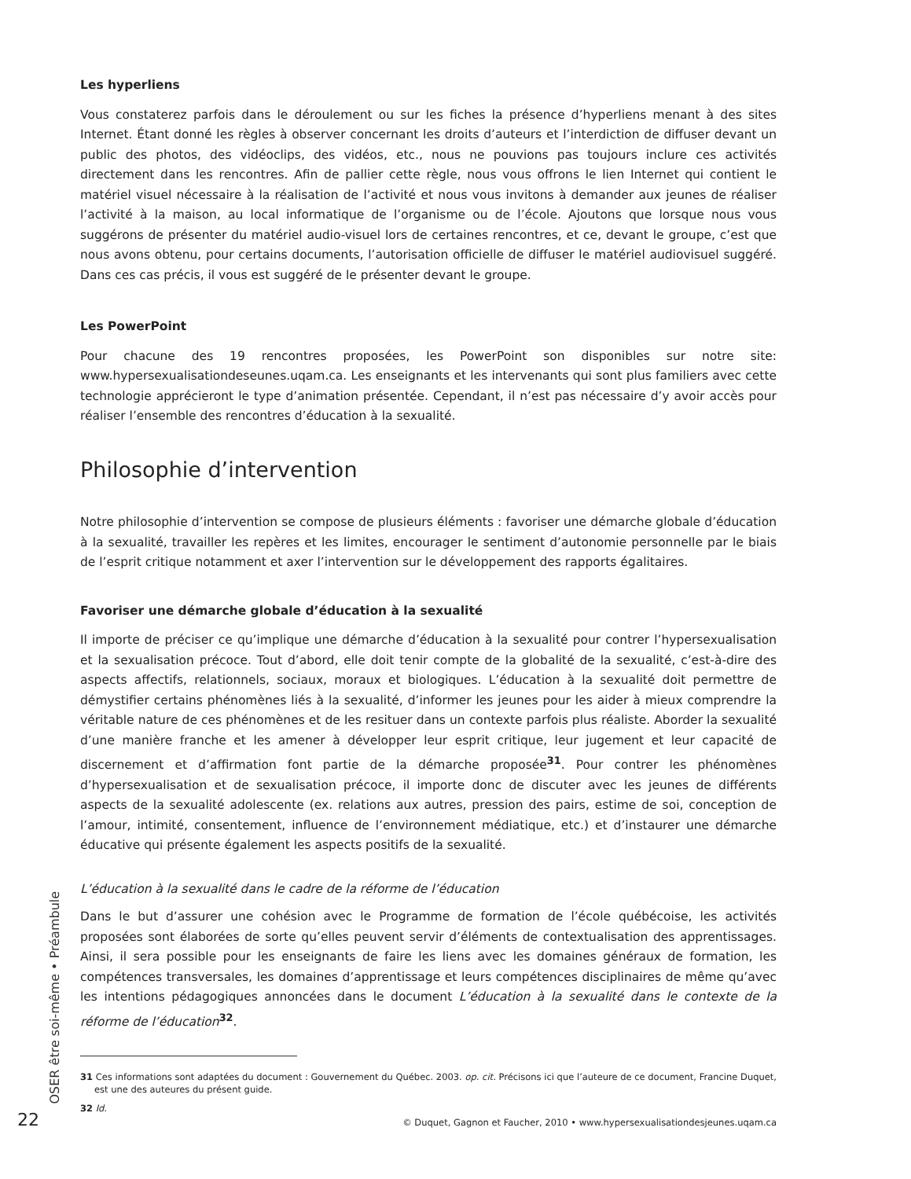Les hyperliens
Vous constaterez parfois dans le déroulement ou sur les fiches la présence d’hyperliens menant à des sites Internet. Étant donné les règles à observer concernant les droits d’auteurs et l’interdiction de diffuser devant un public des photos, des vidéoclips, des vidéos, etc., nous ne pouvions pas toujours inclure ces activités directement dans les rencontres. Afin de pallier cette règle, nous vous offrons le lien Internet qui contient le matériel visuel nécessaire à la réalisation de l’activité et nous vous invitons à demander aux jeunes de réaliser l’activité à la maison, au local informatique de l’organisme ou de l’école. Ajoutons que lorsque nous vous suggérons de présenter du matériel audio-visuel lors de certaines rencontres, et ce, devant le groupe, c’est que nous avons obtenu, pour certains documents, l’autorisation officielle de diffuser le matériel audiovisuel suggéré. Dans ces cas précis, il vous est suggéré de le présenter devant le groupe.
Les PowerPoint
Pour chacune des 19 rencontres proposées, les PowerPoint son disponibles sur notre site: www.hypersexualisationdeseunes.uqam.ca. Les enseignants et les intervenants qui sont plus familiers avec cette technologie apprécieront le type d’animation présentée. Cependant, il n’est pas nécessaire d’y avoir accès pour réaliser l’ensemble des rencontres d’éducation à la sexualité.
Philosophie d’intervention
Notre philosophie d’intervention se compose de plusieurs éléments : favoriser une démarche globale d’éducation à la sexualité, travailler les repères et les limites, encourager le sentiment d’autonomie personnelle par le biais de l’esprit critique notamment et axer l’intervention sur le développement des rapports égalitaires.
Favoriser une démarche globale d’éducation à la sexualité
Il importe de préciser ce qu’implique une démarche d’éducation à la sexualité pour contrer l’hypersexualisation et la sexualisation précoce. Tout d’abord, elle doit tenir compte de la globalité de la sexualité, c’est-à-dire des aspects affectifs, relationnels, sociaux, moraux et biologiques. L’éducation à la sexualité doit permettre de démystifier certains phénomènes liés à la sexualité, d’informer les jeunes pour les aider à mieux comprendre la véritable nature de ces phénomènes et de les resituer dans un contexte parfois plus réaliste. Aborder la sexualité d’une manière franche et les amener à développer leur esprit critique, leur jugement et leur capacité de discernement et d’affirmation font partie de la démarche proposée<sup>31</sup>. Pour contrer les phénomènes d’hypersexualisation et de sexualisation précoce, il importe donc de discuter avec les jeunes de différents aspects de la sexualité adolescente (ex. relations aux autres, pression des pairs, estime de soi, conception de l’amour, intimité, consentement, influence de l’environnement médiatique, etc.) et d’instaurer une démarche éducative qui présente également les aspects positifs de la sexualité.
L’éducation à la sexualité dans le cadre de la réforme de l’éducation
Dans le but d’assurer une cohésion avec le Programme de formation de l’école québécoise, les activités proposées sont élaborées de sorte qu’elles peuvent servir d’éléments de contextualisation des apprentissages. Ainsi, il sera possible pour les enseignants de faire les liens avec les domaines généraux de formation, les compétences transversales, les domaines d’apprentissage et leurs compétences disciplinaires de même qu’avec les intentions pédagogiques annoncées dans le document L’éducation à la sexualité dans le contexte de la réforme de l’éducation<sup>32</sup>.
31 Ces informations sont adaptées du document : Gouvernement du Québec. 2003. op. cit. Précisons ici que l’auteure de ce document, Francine Duquet, est une des auteures du présent guide.
32 Id.
OSER être soi-même • Préambule
22 © Duquet, Gagnon et Faucher, 2010 • www.hypersexualisationdesjeunes.uqam.ca